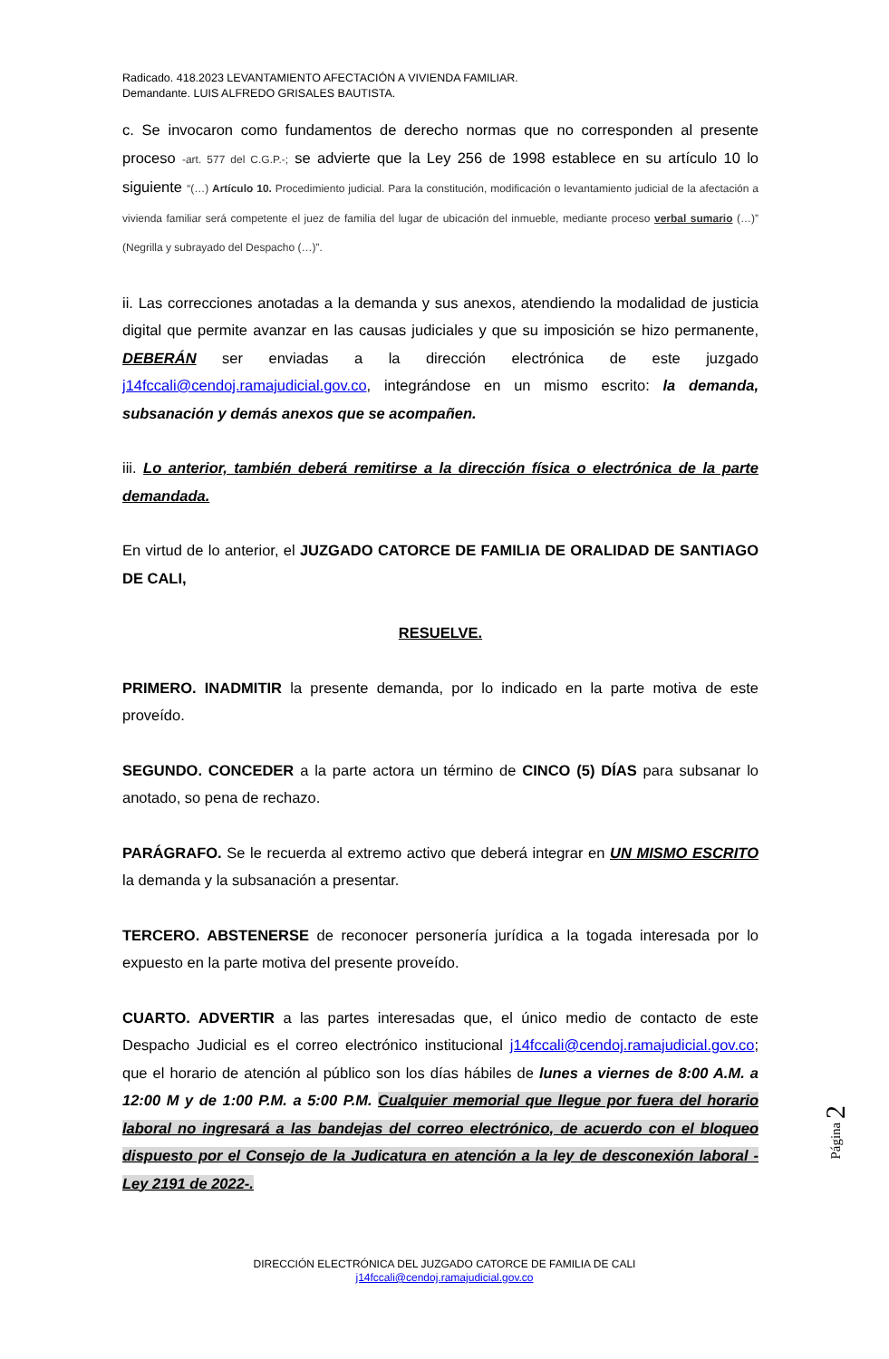Radicado. 418.2023 LEVANTAMIENTO AFECTACIÓN A VIVIENDA FAMILIAR.
Demandante. LUIS ALFREDO GRISALES BAUTISTA.
c. Se invocaron como fundamentos de derecho normas que no corresponden al presente proceso -art. 577 del C.G.P.-; se advierte que la Ley 256 de 1998 establece en su artículo 10 lo siguiente “(…) Artículo 10. Procedimiento judicial. Para la constitución, modificación o levantamiento judicial de la afectación a vivienda familiar será competente el juez de familia del lugar de ubicación del inmueble, mediante proceso verbal sumario (…)” (Negrilla y subrayado del Despacho (…)”.
ii. Las correcciones anotadas a la demanda y sus anexos, atendiendo la modalidad de justicia digital que permite avanzar en las causas judiciales y que su imposición se hizo permanente, DEBERÁN ser enviadas a la dirección electrónica de este juzgado j14fccali@cendoj.ramajudicial.gov.co, integrándose en un mismo escrito: la demanda, subsanación y demás anexos que se acompañen.
iii. Lo anterior, también deberá remitirse a la dirección física o electrónica de la parte demandada.
En virtud de lo anterior, el JUZGADO CATORCE DE FAMILIA DE ORALIDAD DE SANTIAGO DE CALI,
RESUELVE.
PRIMERO. INADMITIR la presente demanda, por lo indicado en la parte motiva de este proveído.
SEGUNDO. CONCEDER a la parte actora un término de CINCO (5) DÍAS para subsanar lo anotado, so pena de rechazo.
PARÁGRAFO. Se le recuerda al extremo activo que deberá integrar en UN MISMO ESCRITO la demanda y la subsanación a presentar.
TERCERO. ABSTENERSE de reconocer personería jurídica a la togada interesada por lo expuesto en la parte motiva del presente proveído.
CUARTO. ADVERTIR a las partes interesadas que, el único medio de contacto de este Despacho Judicial es el correo electrónico institucional j14fccali@cendoj.ramajudicial.gov.co; que el horario de atención al público son los días hábiles de lunes a viernes de 8:00 A.M. a 12:00 M y de 1:00 P.M. a 5:00 P.M. Cualquier memorial que llegue por fuera del horario laboral no ingresará a las bandejas del correo electrónico, de acuerdo con el bloqueo dispuesto por el Consejo de la Judicatura en atención a la ley de desconexión laboral -Ley 2191 de 2022-.
Página 2
DIRECCIÓN ELECTRÓNICA DEL JUZGADO CATORCE DE FAMILIA DE CALI
j14fccali@cendoj.ramajudicial.gov.co